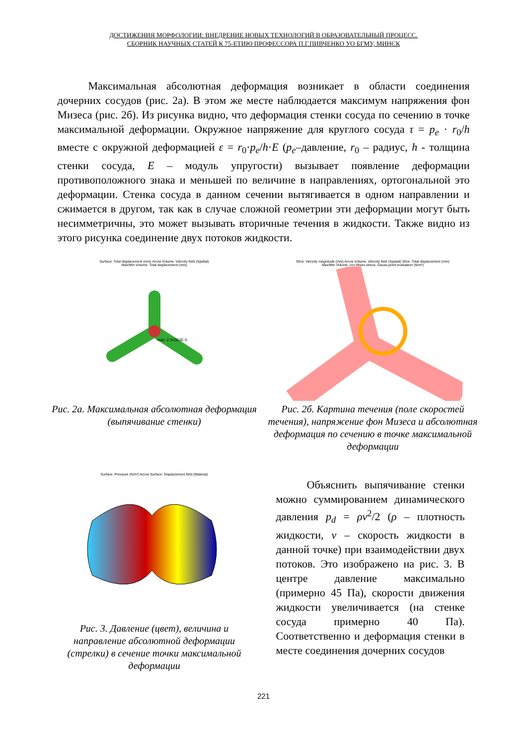ДОСТИЖЕНИЯ МОРФОЛОГИИ: ВНЕДРЕНИЕ НОВЫХ ТЕХНОЛОГИЙ В ОБРАЗОВАТЕЛЬНЫЙ ПРОЦЕСС.
СБОРНИК НАУЧНЫХ СТАТЕЙ К 75-ЕТИЮ ПРОФЕССОРА П.Г.ПИВЧЕНКО УО БГМУ, МИНСК
Максимальная абсолютная деформация возникает в области соединения дочерних сосудов (рис. 2а). В этом же месте наблюдается максимум напряжения фон Мизеса (рис. 2б). Из рисунка видно, что деформация стенки сосуда по сечению в точке максимальной деформации. Окружное напряжение для круглого сосуда τ = p<sub>e</sub> · r<sub>0</sub>/h вместе с окружной деформацией ε = r<sub>0</sub>·p<sub>e</sub>/h·E (p<sub>e</sub>–давление, r<sub>0</sub> – радиус, h - толщина стенки сосуда, E – модуль упругости) вызывает появление деформации противоположного знака и меньшей по величине в направлениях, ортогональной это деформации. Стенка сосуда в данном сечении вытягивается в одном направлении и сжимается в другом, так как в случае сложной геометрии эти деформации могут быть несимметричны, это может вызывать вторичные течения в жидкости. Также видно из этого рисунка соединение двух потоков жидкости.
Surface: Total displacement (mm) Arrow Volume: Velocity field (Spatial)
Max/Min Volume: Total displacement (mm)
max: 2.50363E-5
Рис. 2а. Максимальная абсолютная деформация (выпячивание стенки)
Slice: Velocity magnitude (m/s) Arrow Volume: Velocity field (Spatial) Slice: Total displacement (mm)
Max/Min Volume: von Mises stress, Gauss-point evaluation (N/m²)
Рис. 2б. Картина течения (поле скоростей течения), напряжение фон Мизеса и абсолютная деформация по сечению в точке максимальной деформации
Surface: Pressure (N/m²) Arrow Surface: Displacement field (Material)
Рис. 3. Давление (цвет), величина и направление абсолютной деформации (стрелки) в сечение точки максимальной деформации
Объяснить выпячивание стенки можно суммированием динамического давления p<sub>d</sub> = ρv<sup>2</sup>/2 (ρ – плотность жидкости, v – скорость жидкости в данной точке) при взаимодействии двух потоков. Это изображено на рис. 3. В центре давление максимально (примерно 45 Па), скорости движения жидкости увеличивается (на стенке сосуда примерно 40 Па). Соответственно и деформация стенки в месте соединения дочерних сосудов
221